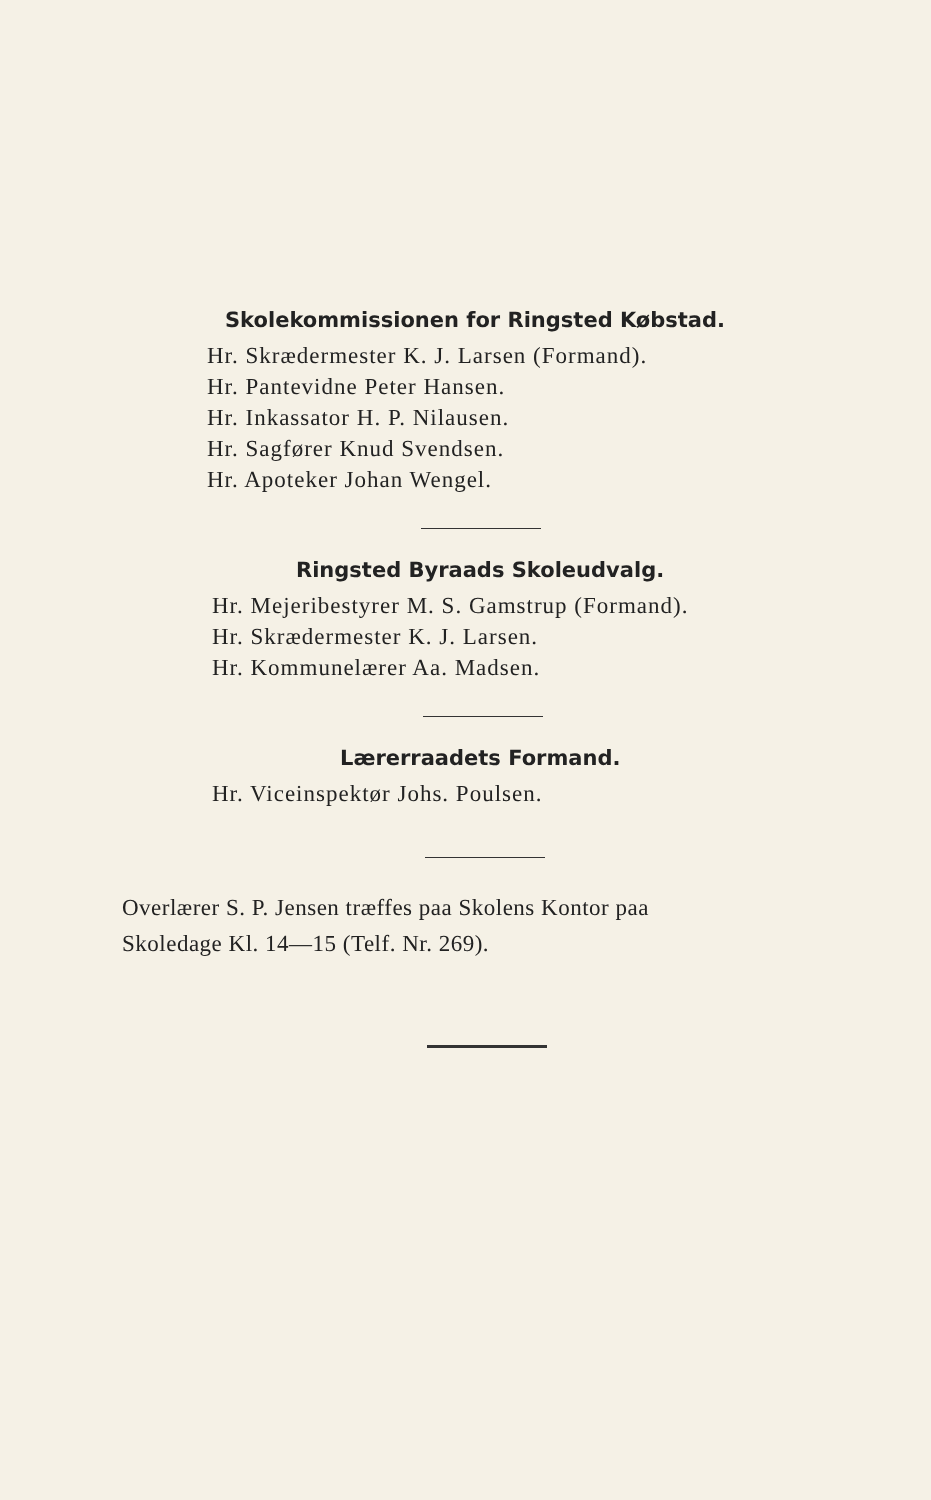Skolekommissionen for Ringsted Købstad.
Hr. Skrædermester K. J. Larsen (Formand).
Hr. Pantevidne Peter Hansen.
Hr. Inkassator H. P. Nilausen.
Hr. Sagfører Knud Svendsen.
Hr. Apoteker Johan Wengel.
Ringsted Byraads Skoleudvalg.
Hr. Mejeribestyrer M. S. Gamstrup (Formand).
Hr. Skrædermester K. J. Larsen.
Hr. Kommunelærer Aa. Madsen.
Lærerraadets Formand.
Hr. Viceinspektør Johs. Poulsen.
Overlærer S. P. Jensen træffes paa Skolens Kontor paa
Skoledage Kl. 14—15 (Telf. Nr. 269).